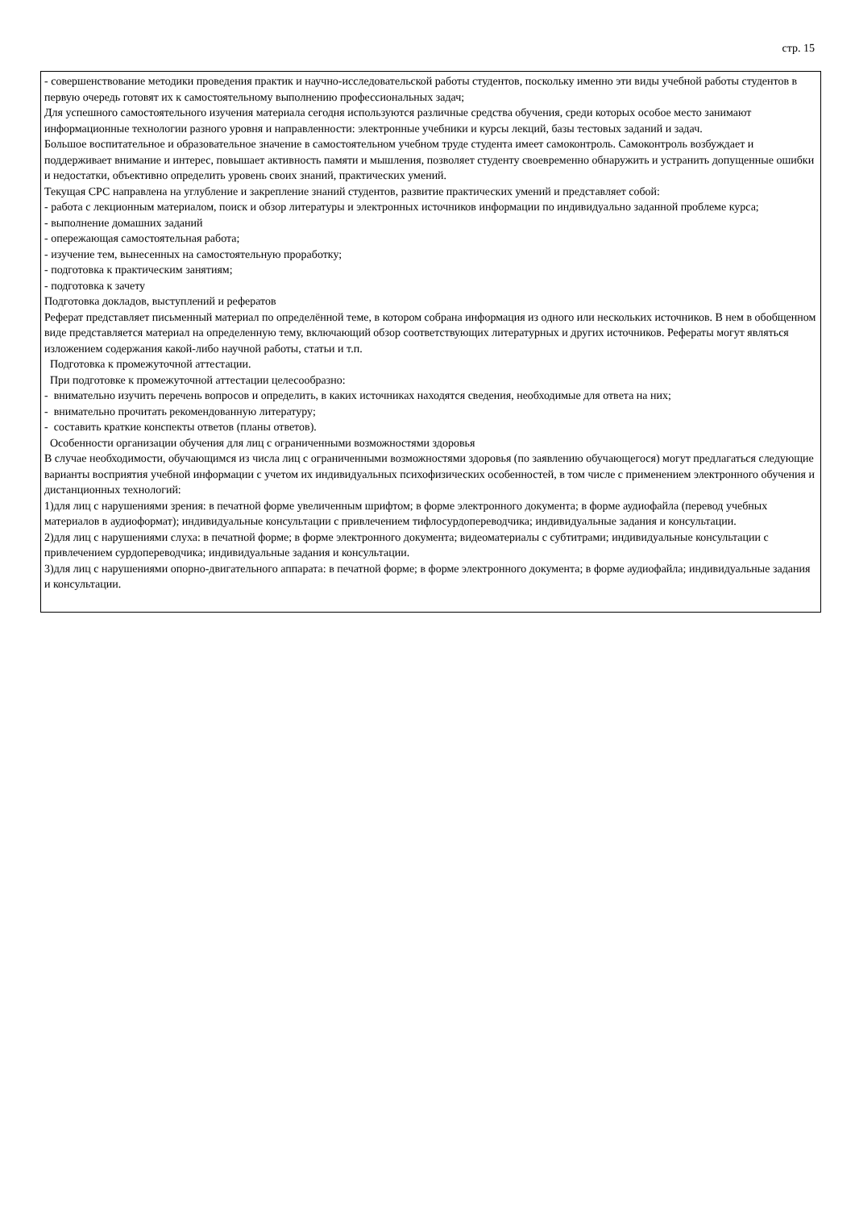стр. 15
- совершенствование методики проведения практик и научно-исследовательской работы студентов, поскольку именно эти виды учебной работы студентов в первую очередь готовят их к самостоятельному выполнению профессиональных задач;
Для успешного самостоятельного изучения материала сегодня используются различные средства обучения, среди которых особое место занимают информационные технологии разного уровня и направленности: электронные учебники и курсы лекций, базы тестовых заданий и задач.
Большое воспитательное и образовательное значение в самостоятельном учебном труде студента имеет самоконтроль. Самоконтроль возбуждает и поддерживает внимание и интерес, повышает активность памяти и мышления, позволяет студенту своевременно обнаружить и устранить допущенные ошибки и недостатки, объективно определить уровень своих знаний, практических умений.
Текущая СРС направлена на углубление и закрепление знаний студентов, развитие практических умений и представляет собой:
- работа с лекционным материалом, поиск и обзор литературы и электронных источников информации по индивидуально заданной проблеме курса;
- выполнение домашних заданий
- опережающая самостоятельная работа;
- изучение тем, вынесенных на самостоятельную проработку;
- подготовка к практическим занятиям;
- подготовка к зачету
Подготовка докладов, выступлений и рефератов
Реферат представляет письменный материал по определённой теме, в котором собрана информация из одного или нескольких источников. В нем в обобщенном виде представляется материал на определенную тему, включающий обзор соответствующих литературных и других источников. Рефераты могут являться изложением содержания какой-либо научной работы, статьи и т.п.
Подготовка к промежуточной аттестации.
При подготовке к промежуточной аттестации целесообразно:
- внимательно изучить перечень вопросов и определить, в каких источниках находятся сведения, необходимые для ответа на них;
- внимательно прочитать рекомендованную литературу;
- составить краткие конспекты ответов (планы ответов).
Особенности организации обучения для лиц с ограниченными возможностями здоровья
В случае необходимости, обучающимся из числа лиц с ограниченными возможностями здоровья (по заявлению обучающегося) могут предлагаться следующие варианты восприятия учебной информации с учетом их индивидуальных психофизических особенностей, в том числе с применением электронного обучения и дистанционных технологий:
1)для лиц с нарушениями зрения: в печатной форме увеличенным шрифтом; в форме электронного документа; в форме аудиофайла (перевод учебных материалов в аудиоформат); индивидуальные консультации с привлечением тифлосурдопереводчика; индивидуальные задания и консультации.
2)для лиц с нарушениями слуха: в печатной форме; в форме электронного документа; видеоматериалы с субтитрами; индивидуальные консультации с привлечением сурдопереводчика; индивидуальные задания и консультации.
3)для лиц с нарушениями опорно-двигательного аппарата: в печатной форме; в форме электронного документа; в форме аудиофайла; индивидуальные задания и консультации.